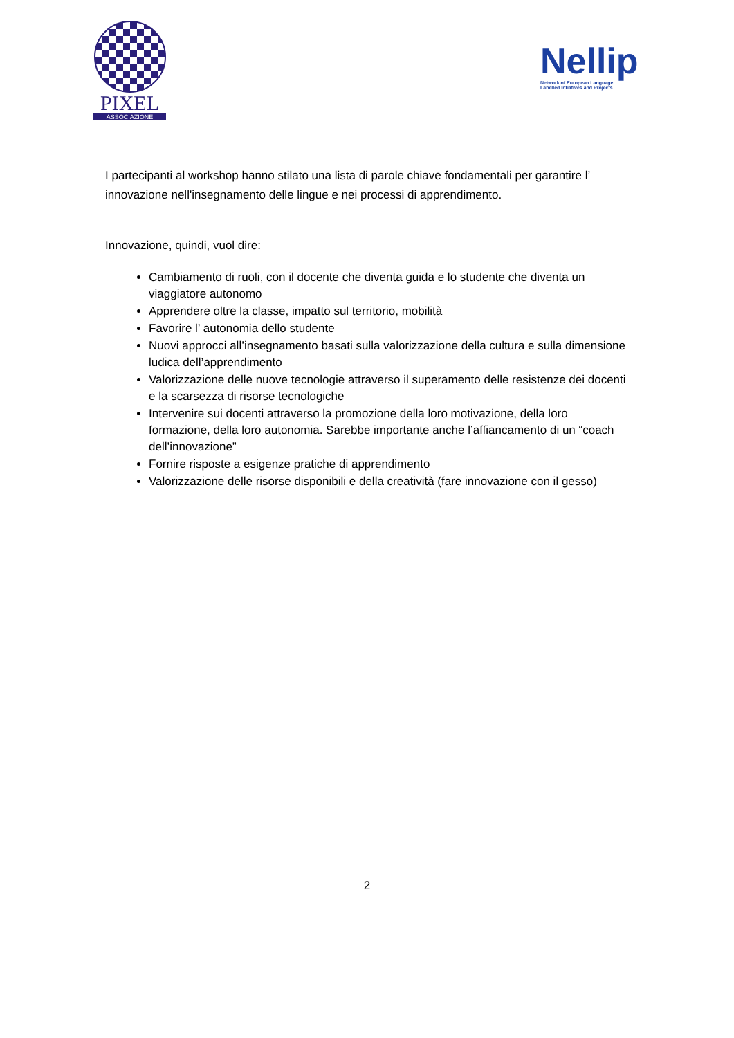PIXEL
ASSOCIAZIONE
Nellip
Network of European Language
Labelled Intiatives and Projects
I partecipanti al workshop hanno stilato una lista di parole chiave fondamentali per garantire l’ innovazione nell'insegnamento delle lingue e nei processi di apprendimento.
Innovazione, quindi, vuol dire:
Cambiamento di ruoli, con il docente che diventa guida e lo studente che diventa un viaggiatore autonomo
Apprendere oltre la classe, impatto sul territorio, mobilità
Favorire l’ autonomia dello studente
Nuovi approcci all’insegnamento basati sulla valorizzazione della cultura e sulla dimensione ludica dell’apprendimento
Valorizzazione delle nuove tecnologie attraverso il superamento delle resistenze dei docenti e la scarsezza di risorse tecnologiche
Intervenire sui docenti attraverso la promozione della loro motivazione, della loro formazione, della loro autonomia. Sarebbe importante anche l’affiancamento di un “coach dell’innovazione”
Fornire risposte a esigenze pratiche di apprendimento
Valorizzazione delle risorse disponibili e della creatività (fare innovazione con il gesso)
2